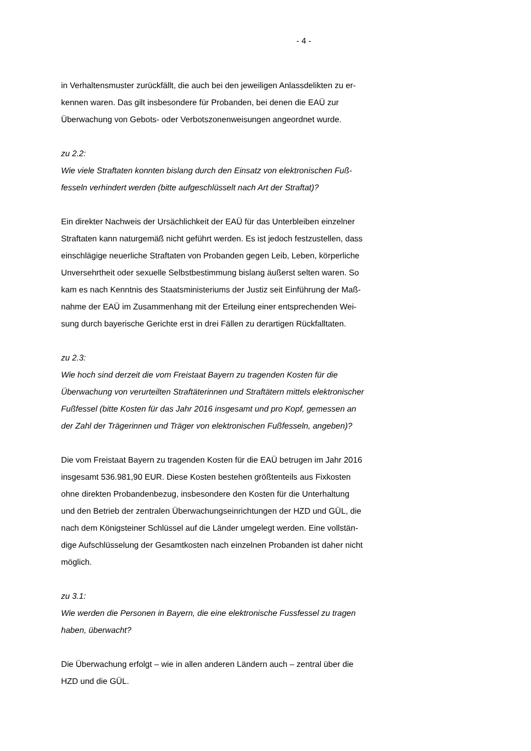- 4 -
in Verhaltensmuster zurückfällt, die auch bei den jeweiligen Anlassdelikten zu er-
kennen waren. Das gilt insbesondere für Probanden, bei denen die EAÜ zur
Überwachung von Gebots- oder Verbotszonenweisungen angeordnet wurde.
zu 2.2:
Wie viele Straftaten konnten bislang durch den Einsatz von elektronischen Fuß-
fesseln verhindert werden (bitte aufgeschlüsselt nach Art der Straftat)?
Ein direkter Nachweis der Ursächlichkeit der EAÜ für das Unterbleiben einzelner
Straftaten kann naturgemäß nicht geführt werden. Es ist jedoch festzustellen, dass
einschlägige neuerliche Straftaten von Probanden gegen Leib, Leben, körperliche
Unversehrtheit oder sexuelle Selbstbestimmung bislang äußerst selten waren. So
kam es nach Kenntnis des Staatsministeriums der Justiz seit Einführung der Maß-
nahme der EAÜ im Zusammenhang mit der Erteilung einer entsprechenden Wei-
sung durch bayerische Gerichte erst in drei Fällen zu derartigen Rückfalltaten.
zu 2.3:
Wie hoch sind derzeit die vom Freistaat Bayern zu tragenden Kosten für die
Überwachung von verurteilten Straftäterinnen und Straftätern mittels elektronischer
Fußfessel (bitte Kosten für das Jahr 2016 insgesamt und pro Kopf, gemessen an
der Zahl der Trägerinnen und Träger von elektronischen Fußfesseln, angeben)?
Die vom Freistaat Bayern zu tragenden Kosten für die EAÜ betrugen im Jahr 2016
insgesamt 536.981,90 EUR. Diese Kosten bestehen größtenteils aus Fixkosten
ohne direkten Probandenbezug, insbesondere den Kosten für die Unterhaltung
und den Betrieb der zentralen Überwachungseinrichtungen der HZD und GÜL, die
nach dem Königsteiner Schlüssel auf die Länder umgelegt werden. Eine vollstän-
dige Aufschlüsselung der Gesamtkosten nach einzelnen Probanden ist daher nicht
möglich.
zu 3.1:
Wie werden die Personen in Bayern, die eine elektronische Fussfessel zu tragen
haben, überwacht?
Die Überwachung erfolgt – wie in allen anderen Ländern auch – zentral über die
HZD und die GÜL.